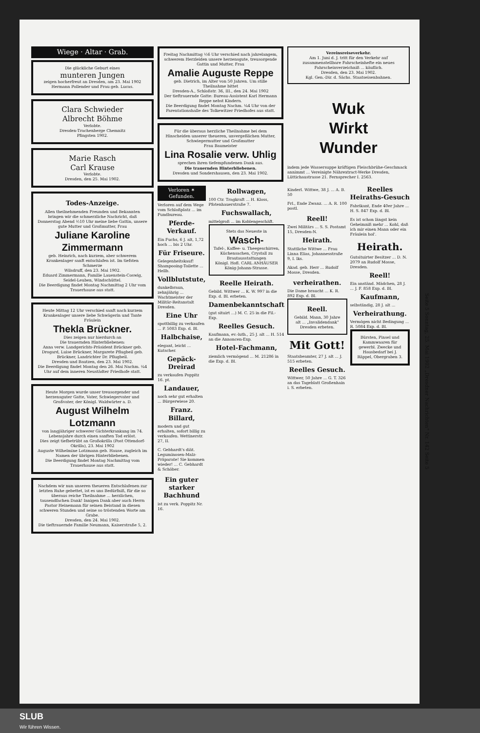Wiege · Altar · Grab.
Die glückliche Geburt eines
munteren Jungen
zeigen hocherfreut an Dresden, am 23. Mai 1902 Hermann Pollender und Frau geb. Lucas.
Clara Schwieder
Albrecht Böhme
Verlobte.
Dresden-Trachenberge Chemnitz
Pfingsten 1902.
Marie Rasch
Carl Krause
Verlobte.
Dresden, den 25. Mai 1902.
Todes-Anzeige.
Allen theilnehmenden Freunden und Bekannten bringen wir die schmerzliche Nachricht, daß Donnerstag Abend ½10 Uhr meine liebe Gattin, unsere gute Mutter und Großmutter, Frau
Juliane Karoline Zimmermann
geb. Heinrich, nach kurzem, aber schwerem Krankenlager sanft entschlafen ist. Im tiefsten Schmerze
Wilsdruff, den 23. Mai 1902.
Eduard Zimmermann, Familie Lauenstein-Coswig, Seidel-Leuben, Windschüttel.
Die Beerdigung findet Montag Nachmittag 2 Uhr vom Trauerhause aus statt.
Heute Mittag 12 Uhr verschied sanft nach kurzem Krankenlager unsere liebe Schwägerin und Tante Fräulein
Thekla Brückner.
Dies zeigen nur hierdurch an
Die trauernden Hinterbliebenen:
Anna verw. Landgerichts-Präsident Brückner geb. Drogard, Luise Brückner, Margarete Pflugbeil geb. Brückner, Landrichter Dr. Pflugbeil.
Dresden und Bautzen, den 23. Mai 1902.
Die Beerdigung findet Montag den 26. Mai Nachm. ¼4 Uhr auf dem inneren Neustädter Friedhofe statt.
Heute Morgen wurde unser treusorgender und herzensguter Gatte, Vater, Schwiegervater und Großvater, der Königl. Waldwärter a. D.
August Wilhelm Lotzmann
von langjähriger schwerer Gichterkrankung im 74. Lebensjahre durch einen sanften Tod erlöst.
Dies zeigt tiefbetrübt an Großokrilla (Post Ottendorf-Okrilla), 23. Mai 1902
Auguste Wilhelmine Lotzmann geb. Hause, zugleich im Namen der übrigen Hinterbliebenen.
Die Beerdigung findet Montag Nachmittag vom Trauerhause aus statt.
Nachdem wir nun unseren theueren Entschlafenen zur letzten Ruhe gebettet, ist es uns Bedürfniß, für die so überaus reiche Theilnahme ... herzlichen, tausendfachen Dank! Innigen Dank aber auch Herrn Pastor Heinemann für seinen Beistand in diesen schweren Stunden und seine so tröstenden Worte am Grabe.
Dresden, den 24. Mai 1902.
Die tieftrauernde Familie Neumann, Kaiserstraße 5, 2.
Freitag Nachmittag ½6 Uhr verschied nach jahrelangem, schwerem Herzleiden unsere herzensgute, treusorgende Gattin und Mutter, Frau
Amalie Auguste Reppe
geb. Dietrich, im Alter von 50 Jahren. Um stille Theilnahme bittet
Dresden-A., Schloßstr. 36, III., den 24. Mai 1902
Der tieftrauernde Gatte: Bureau-Assistent Karl Hermann Reppe nebst Kindern.
Die Beerdigung findet Montag Nachm. ¼4 Uhr von der Parentationshalle des Tolkewitzer Friedhofes aus statt.
Für die überaus herzliche Theilnahme bei dem Hinscheiden unserer theueren, unvergeßlichen Mutter, Schwiegermutter und Großmutter
Frau Baumeister
Lina Rosalie verw. Uhlig
sprechen ihren tiefempfundenen Dank aus.
Die trauernden Hinterbliebenen.
Dresden und Sondershausen, den 23. Mai 1902.
Verloren ✶ Gefunden.
Verloren auf dem Wege vom Schloßplatz ... im Fundbureau.
Pferde-Verkauf.
Ein Fuchs, 6 J. alt, 1,72 hoch ... bis 2 Uhr.
Für Friseure.
Gelegenheitskauf! Shampooing-Toilette ... Hellb.
Vollblutstute,
dunkelbraun, zehnjährig ... Wachtmeister der Militär-Reitanstalt Dresden.
Eine Uhr
spottbillig zu verkaufen ... P. 5083 Exp. d. Bl.
Halbchaise,
elegant, leicht ... Kutscher.
Gepäck-Dreirad
zu verkaufen Poppitz 16. pt.
Landauer,
noch sehr gut erhalten ... Bürgerwiese 20.
Franz. Billard,
modern und gut erhalten, sofort billig zu verkaufen. Wettinerstr. 27, II.
C. Gebhardt's diät. Leguminosen-Malz-Präparate! Sie kommen wieder! ... C. Gebhardt & Schöber.
Ein guter starker Bachhund
ist zu verk. Poppitz Nr. 16.
Rollwagen,
100 Ctr. Tragkraft ... H. Kloss, Pfotenhauerstraße 7.
Fuchswallach,
mittelgroß ... im Koblengeschäft.
Stets das Neueste in
Wasch-
Tafel-, Kaffee- u. Theegeschirren, Küchensachen, Crystall zu Brautausstattungen
Königl. Hofl. CARL ANHÄUSER König-Johann-Strasse.
Reelle Heirath.
Gebild. Wittwer ... K. W. 997 in die Exp. d. Bl. erbeten.
Damenbekanntschaft
(gut situirt ...) M. C. 25 in die Fil.-Exp.
Reelles Gesuch.
Kaufmann, ev.-luth., 25 J. alt ... H. 514 an die Annoncen-Exp.
Hotel-Fachmann,
ziemlich vermögend ... M. 21286 in die Exp. d. Bl.
Vereinsreiseverkehr.
Am 1. Juni d. J. tritt für den Verkehr auf zusammenstellbare Fahrscheinhefte ein neues Fahrscheinverzeichniß ... käuflich.
Dresden, den 23. Mai 1902.
Kgl. Gen.-Dir. d. Sächs. Staatseisenbahnen.
Wuk
Wirkt
Wunder
indem jede Wassersuppe kräftigen Fleischbrühe-Geschmack annimmt ... Vereinigte Nährextract-Werke Dresden, Lüttichaustrasse 21. Fernsprecher I. 2563.
Kinderl. Wittwe, 38 J. ... A. B. 50
Frl., Ende Zwanz. ... A. R. 100 postl.
Reell!
Zwei Militärs ... S. S. Postamt 15, Dresden-N.
Heirath.
Stattliche Wittwe ... Frau Linna Elias, Johannesstraße 9, I. lks.
Akad. geb. Herr ... Rudolf Mosse, Dresden.
verheirathen.
Die Dame braucht ... K. R. 892 Exp. d. Bl.
Reell.
Gebild. Mann, 30 Jahre alt ... „Invalidendank" Dresden erbeten.
Mit Gott!
Staatsbeamter, 27 J. alt ... J. 515 erbeten.
Reelles Gesuch.
Wittwer, 50 Jahre ... G. T. 326 an das Tageblatt Großenhain i. S. erbeten.
Reelles Heiraths-Gesuch
Fabrikant, Ende 40er Jahre ... H. S. 847 Exp. d. Bl.
Es ist schon längst kein Geheimniß mehr ... Kohl, daß ich mir einen Mann oder ein Fräulein hol'.
Heirath.
Gutsituirter Besitzer ... D. N. 2079 an Rudolf Mosse, Dresden.
Reell!
Ein anständ. Mädchen, 28 J. ... J. F. 858 Exp. d. Bl.
Kaufmann,
selbständig, 28 J. alt ...
Verheirathung.
Vermögen nicht Bedingung ... R. 5084 Exp. d. Bl.
Bürsten, Pinsel und Kammwaaren für gewerbl. Zwecke und Hausbedarf bei J. Räppel, Obergraben 3.
Seite 5 Sonntag, 25. Mai 1902 „Dresdner Nachrichten" Nr. 142 Seite 5
SLUB
Wir führen Wissen.